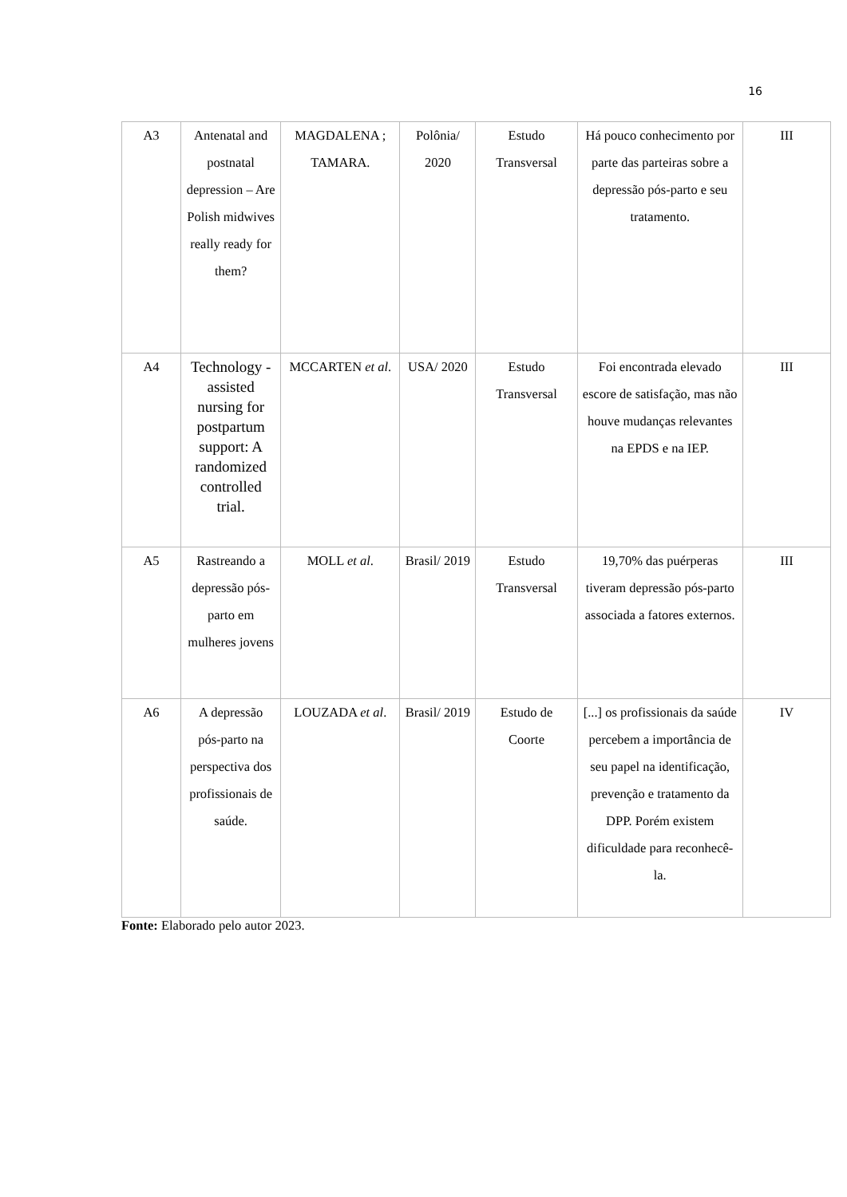16
| A3 | Antenatal and postnatal depression – Are Polish midwives really ready for them? | MAGDALENA ; TAMARA. | Polônia/ 2020 | Estudo Transversal | Há pouco conhecimento por parte das parteiras sobre a depressão pós-parto e seu tratamento. | III |
| A4 | Technology -assisted nursing for postpartum support: A randomized controlled trial. | MCCARTEN et al . | USA/ 2020 | Estudo Transversal | Foi encontrada elevado escore de satisfação, mas não houve mudanças relevantes na EPDS e na IEP. | III |
| A5 | Rastreando a depressão pós-parto em mulheres jovens | MOLL et al . | Brasil/ 2019 | Estudo Transversal | 19,70% das puérperas tiveram depressão pós-parto associada a fatores externos. | III |
| A6 | A depressão pós-parto na perspectiva dos profissionais de saúde. | LOUZADA et al . | Brasil/ 2019 | Estudo de Coorte | [...] os profissionais da saúde percebem a importância de seu papel na identificação, prevenção e tratamento da DPP. Porém existem dificuldade para reconhecê-la. | IV |
Fonte: Elaborado pelo autor 2023.